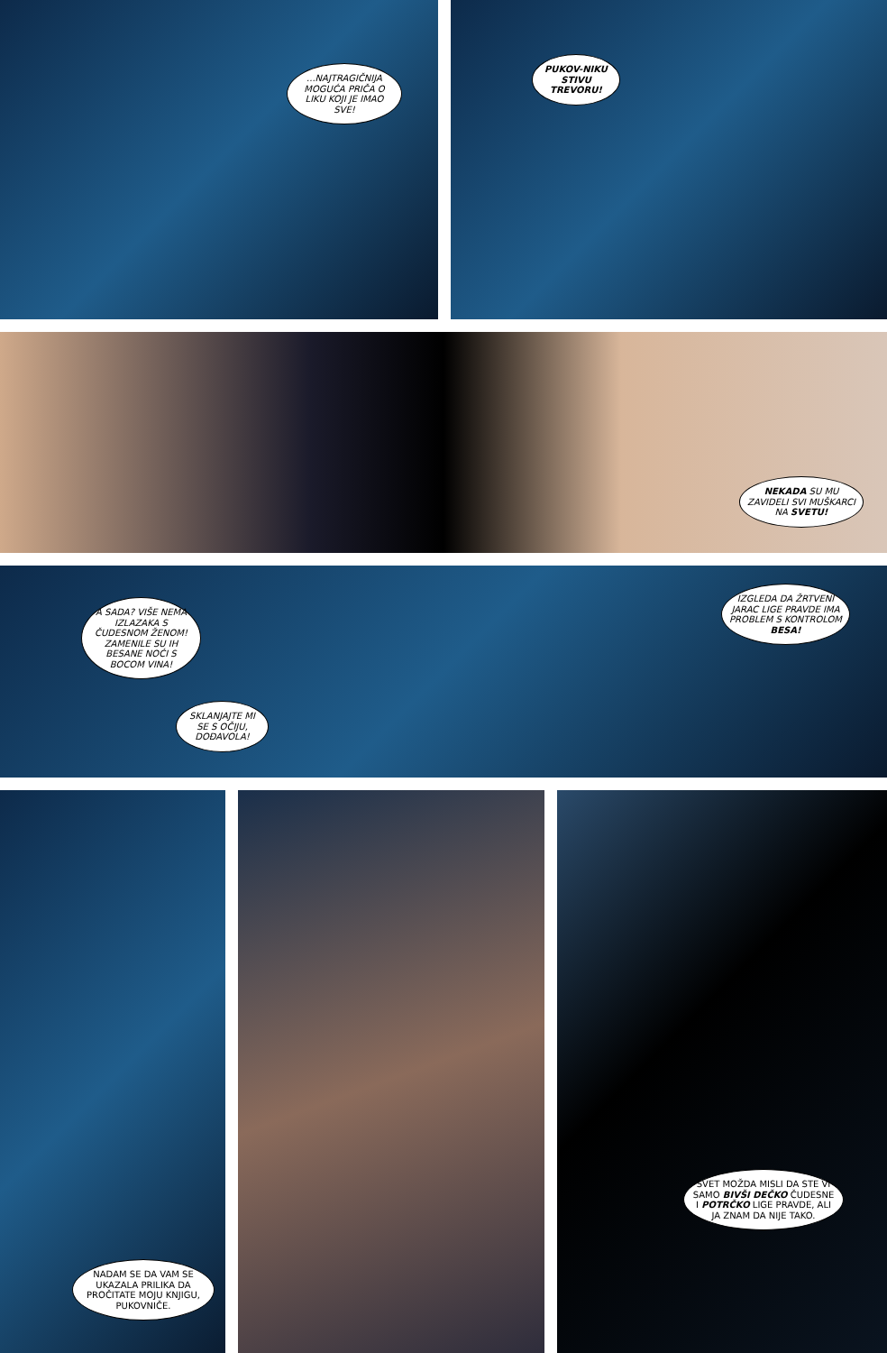...NAJTRAGIČNIJA MOGUĆA PRIČA O LIKU KOJI JE IMAO SVE!
PUKOV-NIKU STIVU TREVORU!
NEKADA SU MU ZAVIDELI SVI MUŠKARCI NA SVETU!
A SADA? VIŠE NEMA IZLAZAKA S ČUDESNOM ŽENOM! ZAMENILE SU IH BESANE NOĆI S BOCOM VINA!
SKLANJAJTE MI SE S OČIJU, DOĐAVOLA!
IZGLEDA DA ŽRTVENI JARAC LIGE PRAVDE IMA PROBLEM S KONTROLOM BESA!
NADAM SE DA VAM SE UKAZALA PRILIKA DA PROČITATE MOJU KNJIGU, PUKOVNIČE.
SVET MOŽDA MISLI DA STE VI SAMO BIVŠI DEČKO ČUDESNE I POTRČKO LIGE PRAVDE, ALI JA ZNAM DA NIJE TAKO.